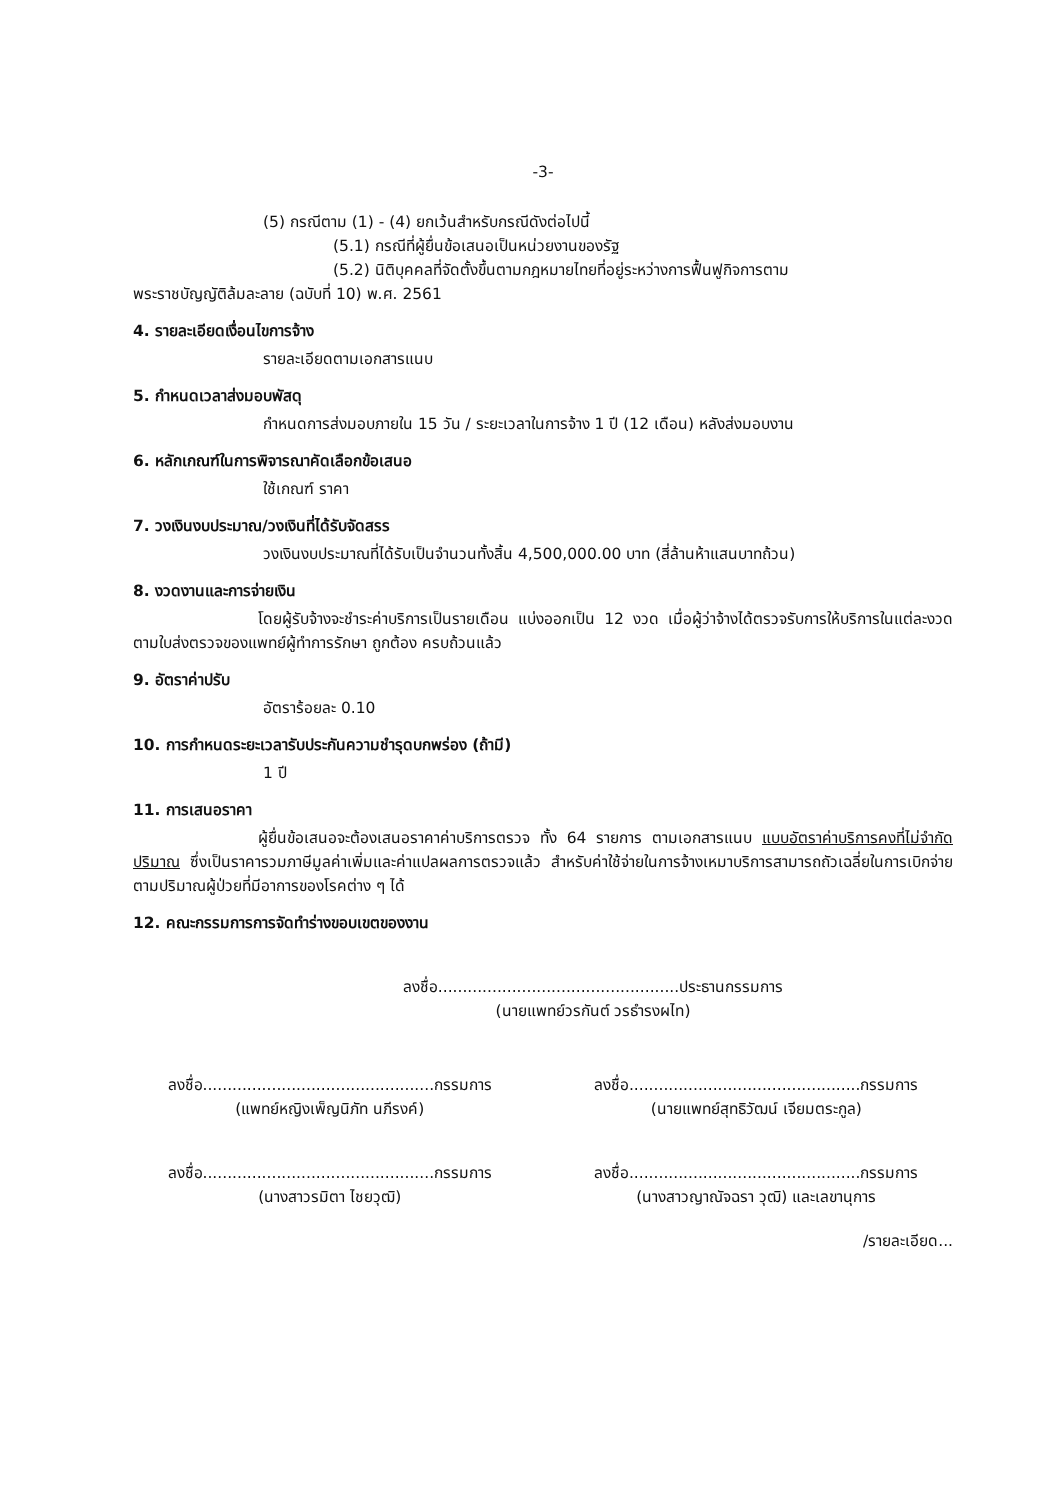-3-
(5) กรณีตาม (1) - (4) ยกเว้นสำหรับกรณีดังต่อไปนี้
(5.1) กรณีที่ผู้ยื่นข้อเสนอเป็นหน่วยงานของรัฐ
(5.2) นิติบุคคลที่จัดตั้งขึ้นตามกฎหมายไทยที่อยู่ระหว่างการฟื้นฟูกิจการตาม
พระราชบัญญัติล้มละลาย (ฉบับที่ 10) พ.ศ. 2561
4. รายละเอียดเงื่อนไขการจ้าง
รายละเอียดตามเอกสารแนบ
5. กำหนดเวลาส่งมอบพัสดุ
กำหนดการส่งมอบภายใน 15 วัน / ระยะเวลาในการจ้าง 1 ปี (12 เดือน) หลังส่งมอบงาน
6. หลักเกณฑ์ในการพิจารณาคัดเลือกข้อเสนอ
ใช้เกณฑ์ ราคา
7. วงเงินงบประมาณ/วงเงินที่ได้รับจัดสรร
วงเงินงบประมาณที่ได้รับเป็นจำนวนทั้งสิ้น 4,500,000.00 บาท (สี่ล้านห้าแสนบาทถ้วน)
8. งวดงานและการจ่ายเงิน
โดยผู้รับจ้างจะชำระค่าบริการเป็นรายเดือน แบ่งออกเป็น 12 งวด เมื่อผู้ว่าจ้างได้ตรวจรับการให้บริการในแต่ละงวดตามใบส่งตรวจของแพทย์ผู้ทำการรักษา ถูกต้อง ครบถ้วนแล้ว
9. อัตราค่าปรับ
อัตราร้อยละ 0.10
10. การกำหนดระยะเวลารับประกันความชำรุดบกพร่อง (ถ้ามี)
1 ปี
11. การเสนอราคา
ผู้ยื่นข้อเสนอจะต้องเสนอราคาค่าบริการตรวจ ทั้ง 64 รายการ ตามเอกสารแนบ แบบอัตราค่าบริการคงที่ไม่จำกัดปริมาณ ซึ่งเป็นราคารวมภาษีมูลค่าเพิ่มและค่าแปลผลการตรวจแล้ว สำหรับค่าใช้จ่ายในการจ้างเหมาบริการสามารถถัวเฉลี่ยในการเบิกจ่ายตามปริมาณผู้ป่วยที่มีอาการของโรคต่าง ๆ ได้
12. คณะกรรมการการจัดทำร่างขอบเขตของงาน
ลงชื่อ.................................................ประธานกรรมการ
(นายแพทย์วรกันต์ วรธำรงผไท)
ลงชื่อ...............................................กรรมการ
(แพทย์หญิงเพ็ญนิภัท นภีรงค์)
ลงชื่อ...............................................กรรมการ
(นายแพทย์สุทธิวัฒน์ เจียมตระกูล)
ลงชื่อ...............................................กรรมการ
(นางสาวรมิตา ไชยวุฒิ)
ลงชื่อ...............................................กรรมการ
(นางสาวญาณัจฉรา วุฒิ) และเลขานุการ
/รายละเอียด...